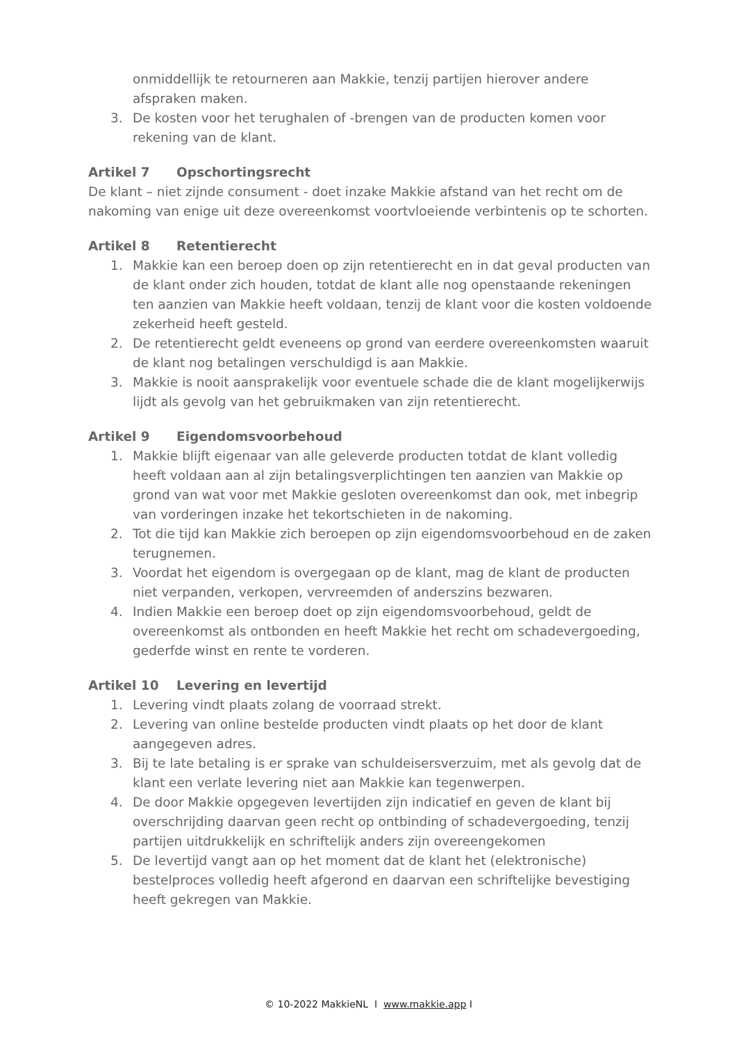onmiddellijk te retourneren aan Makkie, tenzij partijen hierover andere afspraken maken.
3. De kosten voor het terughalen of -brengen van de producten komen voor rekening van de klant.
Artikel 7 Opschortingsrecht
De klant – niet zijnde consument - doet inzake Makkie afstand van het recht om de nakoming van enige uit deze overeenkomst voortvloeiende verbintenis op te schorten.
Artikel 8 Retentierecht
1. Makkie kan een beroep doen op zijn retentierecht en in dat geval producten van de klant onder zich houden, totdat de klant alle nog openstaande rekeningen ten aanzien van Makkie heeft voldaan, tenzij de klant voor die kosten voldoende zekerheid heeft gesteld.
2. De retentierecht geldt eveneens op grond van eerdere overeenkomsten waaruit de klant nog betalingen verschuldigd is aan Makkie.
3. Makkie is nooit aansprakelijk voor eventuele schade die de klant mogelijkerwijs lijdt als gevolg van het gebruikmaken van zijn retentierecht.
Artikel 9 Eigendomsvoorbehoud
1. Makkie blijft eigenaar van alle geleverde producten totdat de klant volledig heeft voldaan aan al zijn betalingsverplichtingen ten aanzien van Makkie op grond van wat voor met Makkie gesloten overeenkomst dan ook, met inbegrip van vorderingen inzake het tekortschieten in de nakoming.
2. Tot die tijd kan Makkie zich beroepen op zijn eigendomsvoorbehoud en de zaken terugnemen.
3. Voordat het eigendom is overgegaan op de klant, mag de klant de producten niet verpanden, verkopen, vervreemden of anderszins bezwaren.
4. Indien Makkie een beroep doet op zijn eigendomsvoorbehoud, geldt de overeenkomst als ontbonden en heeft Makkie het recht om schadevergoeding, gederfde winst en rente te vorderen.
Artikel 10 Levering en levertijd
1. Levering vindt plaats zolang de voorraad strekt.
2. Levering van online bestelde producten vindt plaats op het door de klant aangegeven adres.
3. Bij te late betaling is er sprake van schuldeisersverzuim, met als gevolg dat de klant een verlate levering niet aan Makkie kan tegenwerpen.
4. De door Makkie opgegeven levertijden zijn indicatief en geven de klant bij overschrijding daarvan geen recht op ontbinding of schadevergoeding, tenzij partijen uitdrukkelijk en schriftelijk anders zijn overeengekomen
5. De levertijd vangt aan op het moment dat de klant het (elektronische) bestelproces volledig heeft afgerond en daarvan een schriftelijke bevestiging heeft gekregen van Makkie.
© 10-2022 MakkieNL I www.makkie.app I